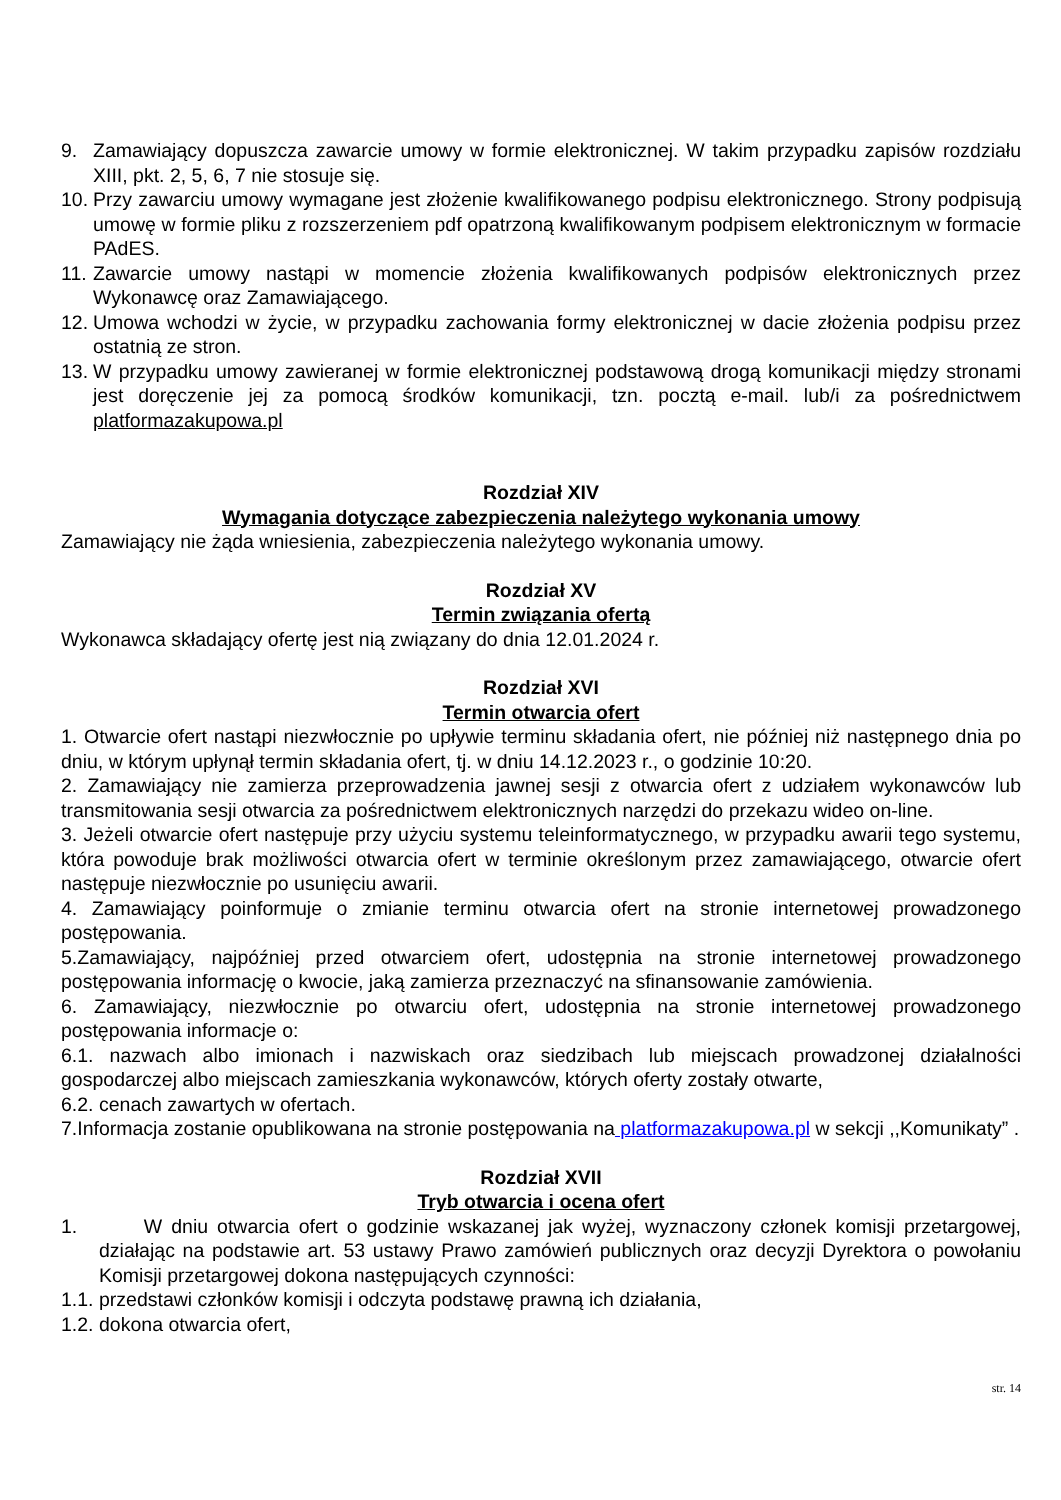9. Zamawiający dopuszcza zawarcie umowy w formie elektronicznej. W takim przypadku zapisów rozdziału XIII, pkt. 2, 5, 6, 7 nie stosuje się.
10. Przy zawarciu umowy wymagane jest złożenie kwalifikowanego podpisu elektronicznego. Strony podpisują umowę w formie pliku z rozszerzeniem pdf opatrzoną kwalifikowanym podpisem elektronicznym w formacie PAdES.
11. Zawarcie umowy nastąpi w momencie złożenia kwalifikowanych podpisów elektronicznych przez Wykonawcę oraz Zamawiającego.
12. Umowa wchodzi w życie, w przypadku zachowania formy elektronicznej w dacie złożenia podpisu przez ostatnią ze stron.
13. W przypadku umowy zawieranej w formie elektronicznej podstawową drogą komunikacji między stronami jest doręczenie jej za pomocą środków komunikacji, tzn. pocztą e-mail. lub/i za pośrednictwem platformazakupowa.pl
Rozdział XIV
Wymagania dotyczące zabezpieczenia należytego wykonania umowy
Zamawiający nie żąda wniesienia, zabezpieczenia należytego wykonania umowy.
Rozdział XV
Termin związania ofertą
Wykonawca składający ofertę jest nią związany do dnia 12.01.2024 r.
Rozdział XVI
Termin otwarcia ofert
1. Otwarcie ofert nastąpi niezwłocznie po upływie terminu składania ofert, nie później niż następnego dnia po dniu, w którym upłynął termin składania ofert, tj. w dniu 14.12.2023 r., o godzinie 10:20.
2. Zamawiający nie zamierza przeprowadzenia jawnej sesji z otwarcia ofert z udziałem wykonawców lub transmitowania sesji otwarcia za pośrednictwem elektronicznych narzędzi do przekazu wideo on-line.
3. Jeżeli otwarcie ofert następuje przy użyciu systemu teleinformatycznego, w przypadku awarii tego systemu, która powoduje brak możliwości otwarcia ofert w terminie określonym przez zamawiającego, otwarcie ofert następuje niezwłocznie po usunięciu awarii.
4. Zamawiający poinformuje o zmianie terminu otwarcia ofert na stronie internetowej prowadzonego postępowania.
5.Zamawiający, najpóźniej przed otwarciem ofert, udostępnia na stronie internetowej prowadzonego postępowania informację o kwocie, jaką zamierza przeznaczyć na sfinansowanie zamówienia.
6. Zamawiający, niezwłocznie po otwarciu ofert, udostępnia na stronie internetowej prowadzonego postępowania informacje o:
6.1. nazwach albo imionach i nazwiskach oraz siedzibach lub miejscach prowadzonej działalności gospodarczej albo miejscach zamieszkania wykonawców, których oferty zostały otwarte,
6.2. cenach zawartych w ofertach.
7.Informacja zostanie opublikowana na stronie postępowania na platformazakupowa.pl w sekcji ,,Komunikaty” .
Rozdział XVII
Tryb otwarcia i ocena ofert
1. W dniu otwarcia ofert o godzinie wskazanej jak wyżej, wyznaczony członek komisji przetargowej, działając na podstawie art. 53 ustawy Prawo zamówień publicznych oraz decyzji Dyrektora o powołaniu Komisji przetargowej dokona następujących czynności:
1.1. przedstawi członków komisji i odczyta podstawę prawną ich działania,
1.2. dokona otwarcia ofert,
str. 14